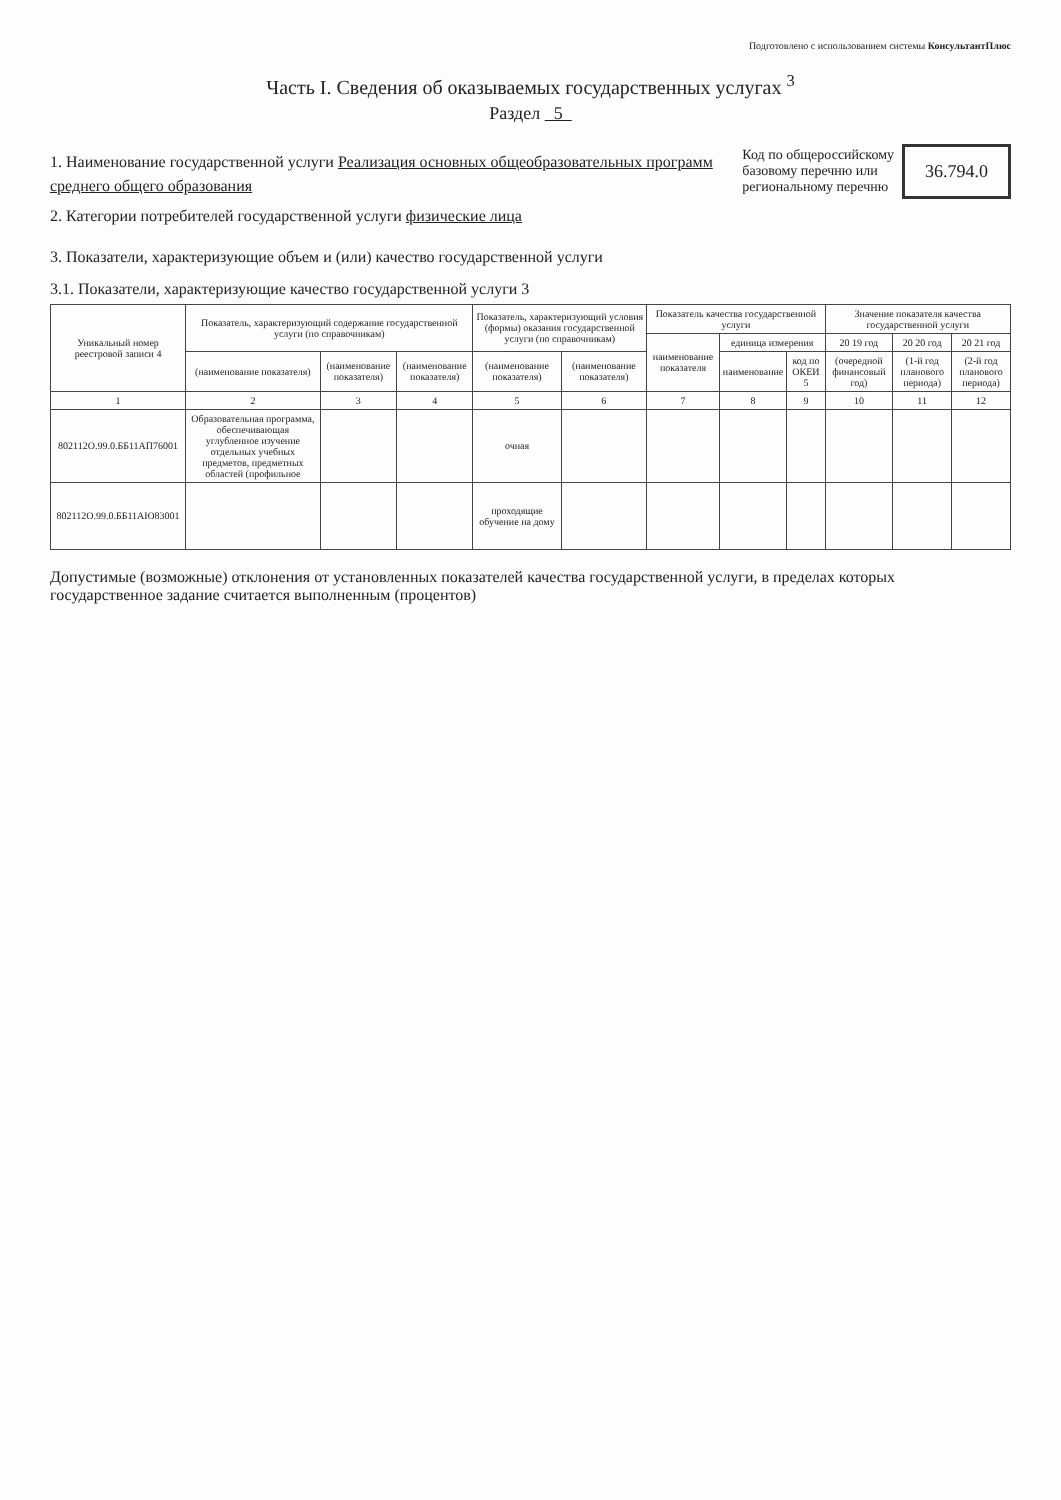Подготовлено с использованием системы КонсультантПлюс
Часть I. Сведения об оказываемых государственных услугах <sup>3</sup>
Раздел 5
1. Наименование государственной услуги Реализация основных общеобразовательных программ среднего общего образования
2. Категории потребителей государственной услуги физические лица
Код по общероссийскому
базовому перечню или
региональному перечню
36.794.0
3. Показатели, характеризующие объем и (или) качество государственной услуги
3.1. Показатели, характеризующие качество государственной услуги 3
| Уникальный номер реестровой записи 4 | Показатель, характеризующий содержание государственной услуги (по справочникам) | | | Показатель, характеризующий условия (формы) оказания государственной услуги (по справочникам) | | Показатель качества государственной услуги | | | Значение показателя качества государственной услуги | | |
| --- | --- | --- | --- | --- | --- | --- | --- | --- | --- | --- | --- |
| | | | | | | наименование показателя | единица измерения | | 20 19 год | 20 20 год | 20 21 год |
| | (наименование показателя) | (наименование показателя) | (наименование показателя) | (наименование показателя) | (наименование показателя) | | наименование | код по ОКЕИ 5 | (очередной финансовый год) | (1-й год планового периода) | (2-й год планового периода) |
| 1 | 2 | 3 | 4 | 5 | 6 | 7 | 8 | 9 | 10 | 11 | 12 |
| 802112О.99.0.ББ11АП76001 | Образовательная программа, обеспечивающая углубленное изучение отдельных учебных предметов, предметных областей (профильное | | | очная | | | | | | | |
| 802112О.99.0.ББ11АЮ83001 | | | | проходящие обучение на дому | | | | | | | |
Допустимые (возможные) отклонения от установленных показателей качества государственной услуги, в пределах которых государственное задание считается выполненным (процентов)